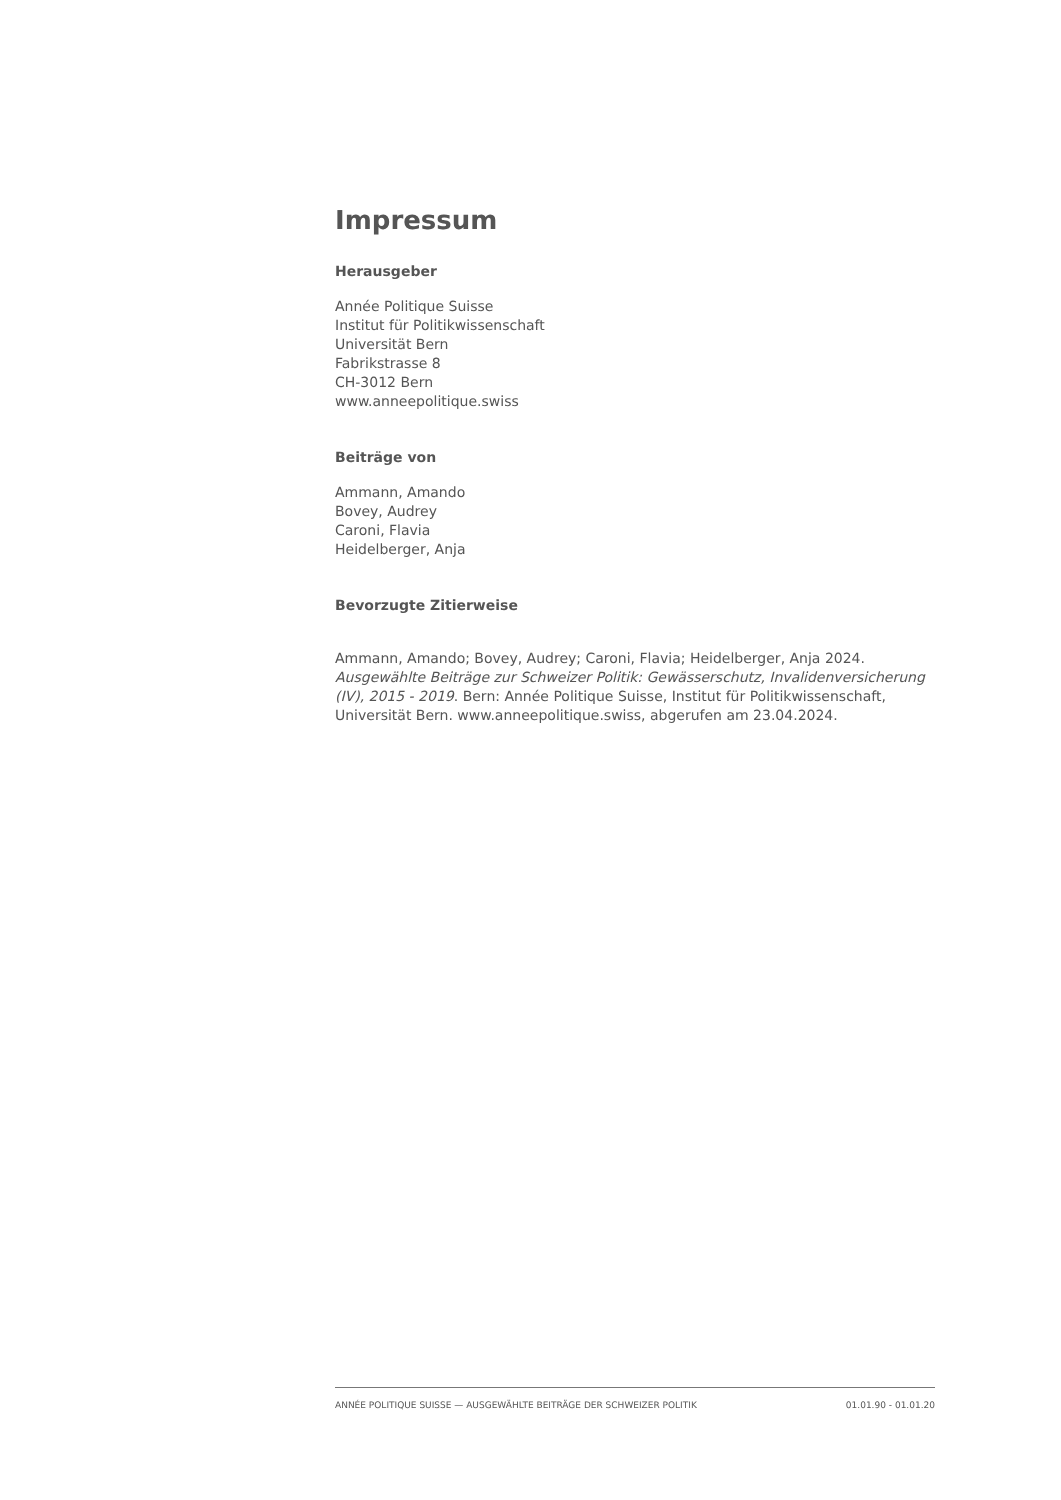Impressum
Herausgeber
Année Politique Suisse
Institut für Politikwissenschaft
Universität Bern
Fabrikstrasse 8
CH-3012 Bern
www.anneepolitique.swiss
Beiträge von
Ammann, Amando
Bovey, Audrey
Caroni, Flavia
Heidelberger, Anja
Bevorzugte Zitierweise
Ammann, Amando; Bovey, Audrey; Caroni, Flavia; Heidelberger, Anja 2024. Ausgewählte Beiträge zur Schweizer Politik: Gewässerschutz, Invalidenversicherung (IV), 2015 - 2019. Bern: Année Politique Suisse, Institut für Politikwissenschaft, Universität Bern. www.anneepolitique.swiss, abgerufen am 23.04.2024.
ANNÉE POLITIQUE SUISSE — AUSGEWÄHLTE BEITRÄGE DER SCHWEIZER POLITIK 01.01.90 - 01.01.20